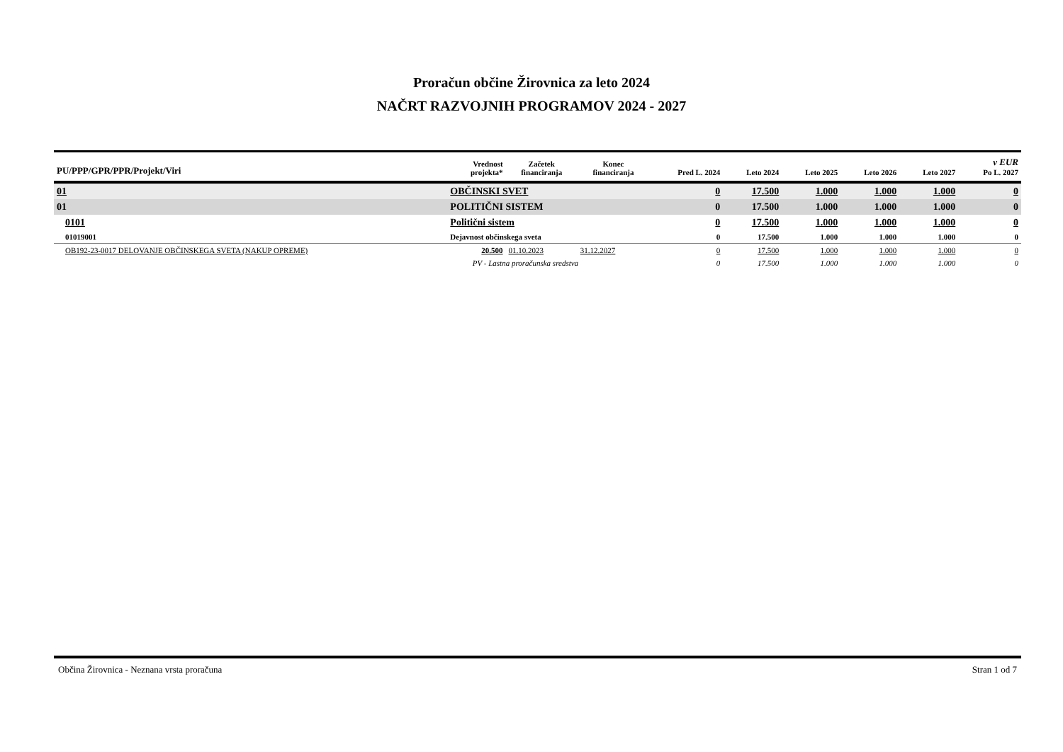Proračun občine Žirovnica za leto 2024
NAČRT RAZVOJNIH PROGRAMOV 2024 - 2027
| PU/PPP/GPR/PPR/Projekt/Viri | | Vrednost projekta* | Začetek financiranja | Konec financiranja | Pred L. 2024 | Leto 2024 | Leto 2025 | Leto 2026 | Leto 2027 | v EUR Po L. 2027 |
| --- | --- | --- | --- | --- | --- | --- | --- | --- | --- | --- |
| 01 | OBČINSKI SVET | | | | 0 | 17.500 | 1.000 | 1.000 | 1.000 | 0 |
| 01 | POLITIČNI SISTEM | | | | 0 | 17.500 | 1.000 | 1.000 | 1.000 | 0 |
| 0101 | Politični sistem | | | | 0 | 17.500 | 1.000 | 1.000 | 1.000 | 0 |
| 01019001 | Dejavnost občinskega sveta | | | | 0 | 17.500 | 1.000 | 1.000 | 1.000 | 0 |
| OB192-23-0017 DELOVANJE OBČINSKEGA SVETA (NAKUP OPREME) | | 20.500 | 01.10.2023 | 31.12.2027 | 0 | 17.500 | 1.000 | 1.000 | 1.000 | 0 |
| PV - Lastna proračunska sredstva | | | | | 0 | 17.500 | 1.000 | 1.000 | 1.000 | 0 |
Občina Žirovnica - Neznana vrsta proračuna Stran 1 od 7